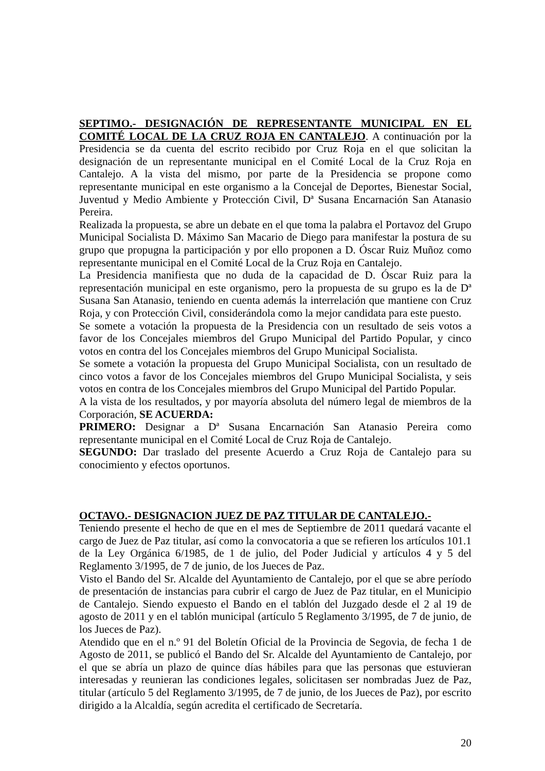SEPTIMO.- DESIGNACIÓN DE REPRESENTANTE MUNICIPAL EN EL COMITÉ LOCAL DE LA CRUZ ROJA EN CANTALEJO. A continuación por la Presidencia se da cuenta del escrito recibido por Cruz Roja en el que solicitan la designación de un representante municipal en el Comité Local de la Cruz Roja en Cantalejo. A la vista del mismo, por parte de la Presidencia se propone como representante municipal en este organismo a la Concejal de Deportes, Bienestar Social, Juventud y Medio Ambiente y Protección Civil, Dª Susana Encarnación San Atanasio Pereira.
Realizada la propuesta, se abre un debate en el que toma la palabra el Portavoz del Grupo Municipal Socialista D. Máximo San Macario de Diego para manifestar la postura de su grupo que propugna la participación y por ello proponen a D. Óscar Ruiz Muñoz como representante municipal en el Comité Local de la Cruz Roja en Cantalejo.
La Presidencia manifiesta que no duda de la capacidad de D. Óscar Ruiz para la representación municipal en este organismo, pero la propuesta de su grupo es la de Dª Susana San Atanasio, teniendo en cuenta además la interrelación que mantiene con Cruz Roja, y con Protección Civil, considerándola como la mejor candidata para este puesto.
Se somete a votación la propuesta de la Presidencia con un resultado de seis votos a favor de los Concejales miembros del Grupo Municipal del Partido Popular, y cinco votos en contra del los Concejales miembros del Grupo Municipal Socialista.
Se somete a votación la propuesta del Grupo Municipal Socialista, con un resultado de cinco votos a favor de los Concejales miembros del Grupo Municipal Socialista, y seis votos en contra de los Concejales miembros del Grupo Municipal del Partido Popular.
A la vista de los resultados, y por mayoría absoluta del número legal de miembros de la Corporación, SE ACUERDA:
PRIMERO: Designar a Dª Susana Encarnación San Atanasio Pereira como representante municipal en el Comité Local de Cruz Roja de Cantalejo.
SEGUNDO: Dar traslado del presente Acuerdo a Cruz Roja de Cantalejo para su conocimiento y efectos oportunos.
OCTAVO.- DESIGNACION JUEZ DE PAZ TITULAR DE CANTALEJO.-
Teniendo presente el hecho de que en el mes de Septiembre de 2011 quedará vacante el cargo de Juez de Paz titular, así como la convocatoria a que se refieren los artículos 101.1 de la Ley Orgánica 6/1985, de 1 de julio, del Poder Judicial y artículos 4 y 5 del Reglamento 3/1995, de 7 de junio, de los Jueces de Paz.
Visto el Bando del Sr. Alcalde del Ayuntamiento de Cantalejo, por el que se abre período de presentación de instancias para cubrir el cargo de Juez de Paz titular, en el Municipio de Cantalejo. Siendo expuesto el Bando en el tablón del Juzgado desde el 2 al 19 de agosto de 2011 y en el tablón municipal (artículo 5 Reglamento 3/1995, de 7 de junio, de los Jueces de Paz).
Atendido que en el n.º 91 del Boletín Oficial de la Provincia de Segovia, de fecha 1 de Agosto de 2011, se publicó el Bando del Sr. Alcalde del Ayuntamiento de Cantalejo, por el que se abría un plazo de quince días hábiles para que las personas que estuvieran interesadas y reunieran las condiciones legales, solicitasen ser nombradas Juez de Paz, titular (artículo 5 del Reglamento 3/1995, de 7 de junio, de los Jueces de Paz), por escrito dirigido a la Alcaldía, según acredita el certificado de Secretaría.
20